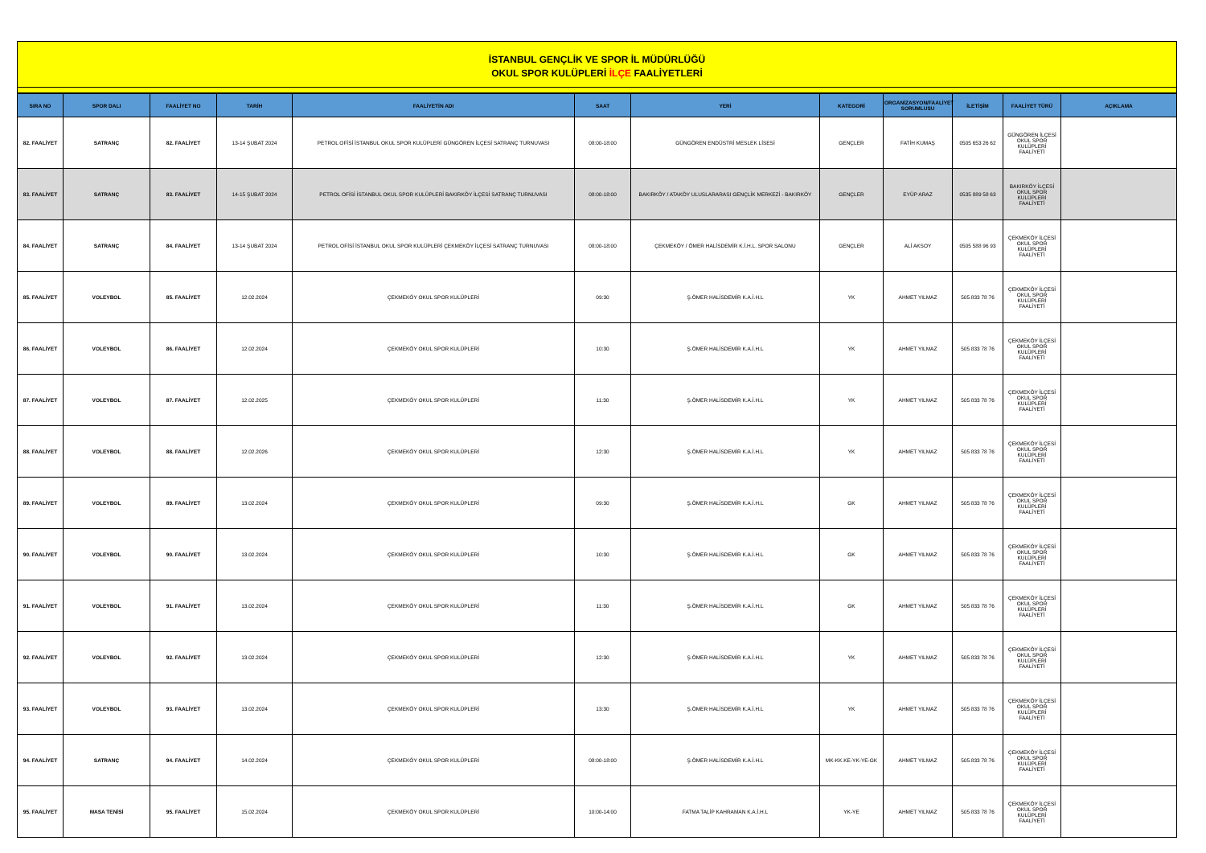İSTANBUL GENÇLİK VE SPOR İL MÜDÜRLÜĞÜ
OKUL SPOR KULÜPLERİ İLÇE FAALİYETLERİ
| SIRA NO | SPOR DALI | FAALİYET NO | TARİH | FAALİYETİN ADI | SAAT | YERİ | KATEGORİ | ORGANİZASYON/FAALİYET SORUMLUSU | İLETİŞİM | FAALİYET TÜRÜ | AÇIKLAMA |
| --- | --- | --- | --- | --- | --- | --- | --- | --- | --- | --- | --- |
| 82. FAALİYET | SATRANÇ | 82. FAALİYET | 13-14 ŞUBAT 2024 | PETROL OFİSİ İSTANBUL OKUL SPOR KULÜPLERİ GÜNGÖREN İLÇESİ SATRANÇ TURNUVASI | 08:00-18:00 | GÜNGÖREN ENDÜSTRİ MESLEK LİSESİ | GENÇLER | FATİH KUMAŞ | 0505 653 26 62 | GÜNGÖREN İLÇESİ OKUL SPOR KULÜPLERİ FAALİYETİ | |
| 83. FAALİYET | SATRANÇ | 83. FAALİYET | 14-15 ŞUBAT 2024 | PETROL OFİSİ İSTANBUL OKUL SPOR KULÜPLERİ BAKIRKÖY İLÇESİ SATRANÇ TURNUVASI | 08:00-18:00 | BAKIRKÖY / ATAKÖY ULUSLARARASI GENÇLİK MERKEZİ - BAKIRKÖY | GENÇLER | EYÜP ARAZ | 0535 889 58 63 | BAKIRKÖY İLÇESİ OKUL SPOR KULÜPLERİ FAALİYETİ | |
| 84. FAALİYET | SATRANÇ | 84. FAALİYET | 13-14 ŞUBAT 2024 | PETROL OFİSİ İSTANBUL OKUL SPOR KULÜPLERİ ÇEKMEKÖY İLÇESİ SATRANÇ TURNUVASI | 08:00-18:00 | ÇEKMEKÖY / ÖMER HALİSDEMİR K.İ.H.L. SPOR SALONU | GENÇLER | ALİ AKSOY | 0505 588 96 93 | ÇEKMEKÖY İLÇESİ OKUL SPOR KULÜPLERİ FAALİYETİ | |
| 85. FAALİYET | VOLEYBOL | 85. FAALİYET | 12.02.2024 | ÇEKMEKÖY OKUL SPOR KULÜPLERİ | 09:30 | Ş.ÖMER HALİSDEMİR K.A.İ.H.L | YK | AHMET YILMAZ | 505 833 78 76 | ÇEKMEKÖY İLÇESİ OKUL SPOR KULÜPLERİ FAALİYETİ | |
| 86. FAALİYET | VOLEYBOL | 86. FAALİYET | 12.02.2024 | ÇEKMEKÖY OKUL SPOR KULÜPLERİ | 10:30 | Ş.ÖMER HALİSDEMİR K.A.İ.H.L | YK | AHMET YILMAZ | 505 833 78 76 | ÇEKMEKÖY İLÇESİ OKUL SPOR KULÜPLERİ FAALİYETİ | |
| 87. FAALİYET | VOLEYBOL | 87. FAALİYET | 12.02.2025 | ÇEKMEKÖY OKUL SPOR KULÜPLERİ | 11:30 | Ş.ÖMER HALİSDEMİR K.A.İ.H.L | YK | AHMET YILMAZ | 505 833 78 76 | ÇEKMEKÖY İLÇESİ OKUL SPOR KULÜPLERİ FAALİYETİ | |
| 88. FAALİYET | VOLEYBOL | 88. FAALİYET | 12.02.2026 | ÇEKMEKÖY OKUL SPOR KULÜPLERİ | 12:30 | Ş.ÖMER HALİSDEMİR K.A.İ.H.L | YK | AHMET YILMAZ | 505 833 78 76 | ÇEKMEKÖY İLÇESİ OKUL SPOR KULÜPLERİ FAALİYETİ | |
| 89. FAALİYET | VOLEYBOL | 89. FAALİYET | 13.02.2024 | ÇEKMEKÖY OKUL SPOR KULÜPLERİ | 09:30 | Ş.ÖMER HALİSDEMİR K.A.İ.H.L | GK | AHMET YILMAZ | 505 833 78 76 | ÇEKMEKÖY İLÇESİ OKUL SPOR KULÜPLERİ FAALİYETİ | |
| 90. FAALİYET | VOLEYBOL | 90. FAALİYET | 13.02.2024 | ÇEKMEKÖY OKUL SPOR KULÜPLERİ | 10:30 | Ş.ÖMER HALİSDEMİR K.A.İ.H.L | GK | AHMET YILMAZ | 505 833 78 76 | ÇEKMEKÖY İLÇESİ OKUL SPOR KULÜPLERİ FAALİYETİ | |
| 91. FAALİYET | VOLEYBOL | 91. FAALİYET | 13.02.2024 | ÇEKMEKÖY OKUL SPOR KULÜPLERİ | 11:30 | Ş.ÖMER HALİSDEMİR K.A.İ.H.L | GK | AHMET YILMAZ | 505 833 78 76 | ÇEKMEKÖY İLÇESİ OKUL SPOR KULÜPLERİ FAALİYETİ | |
| 92. FAALİYET | VOLEYBOL | 92. FAALİYET | 13.02.2024 | ÇEKMEKÖY OKUL SPOR KULÜPLERİ | 12:30 | Ş.ÖMER HALİSDEMİR K.A.İ.H.L | YK | AHMET YILMAZ | 505 833 78 76 | ÇEKMEKÖY İLÇESİ OKUL SPOR KULÜPLERİ FAALİYETİ | |
| 93. FAALİYET | VOLEYBOL | 93. FAALİYET | 13.02.2024 | ÇEKMEKÖY OKUL SPOR KULÜPLERİ | 13:30 | Ş.ÖMER HALİSDEMİR K.A.İ.H.L | YK | AHMET YILMAZ | 505 833 78 76 | ÇEKMEKÖY İLÇESİ OKUL SPOR KULÜPLERİ FAALİYETİ | |
| 94. FAALİYET | SATRANÇ | 94. FAALİYET | 14.02.2024 | ÇEKMEKÖY OKUL SPOR KULÜPLERİ | 08:00-18:00 | Ş.ÖMER HALİSDEMİR K.A.İ.H.L | MK-KK.KE-YK-YE-GK | AHMET YILMAZ | 505 833 78 76 | ÇEKMEKÖY İLÇESİ OKUL SPOR KULÜPLERİ FAALİYETİ | |
| 95. FAALİYET | MASA TENİSİ | 95. FAALİYET | 15.02.2024 | ÇEKMEKÖY OKUL SPOR KULÜPLERİ | 10:00-14:00 | FATMA TALİP KAHRAMAN K.A.İ.H.L | YK-YE | AHMET YILMAZ | 505 833 78 76 | ÇEKMEKÖY İLÇESİ OKUL SPOR KULÜPLERİ FAALİYETİ | |